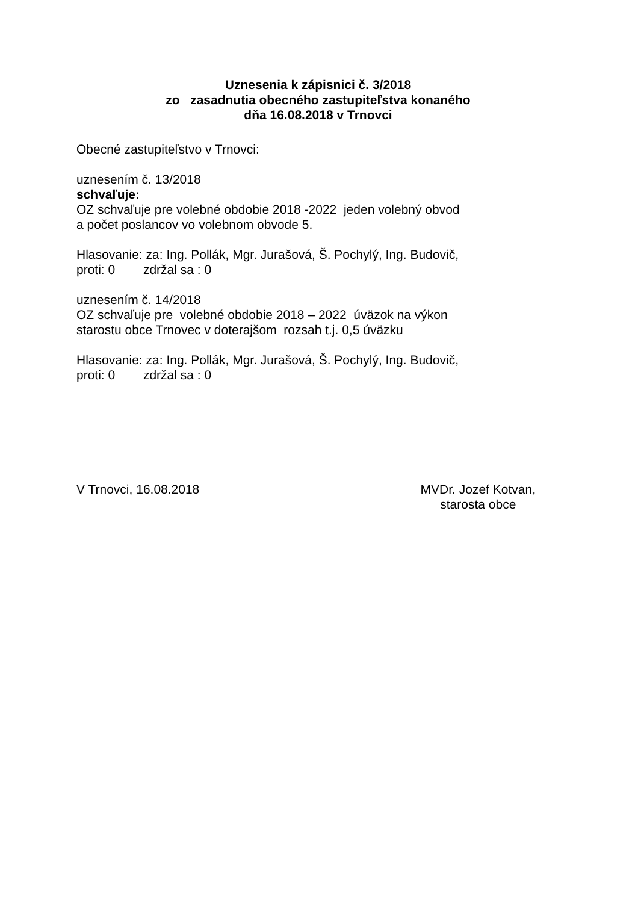Uznesenia k zápisnici č. 3/2018
zo zasadnutia obecného zastupiteľstva konaného
dňa 16.08.2018 v Trnovci
Obecné zastupiteľstvo v Trnovci:
uznesením č. 13/2018
schvaľuje:
OZ schvaľuje pre volebné obdobie 2018 -2022 jeden volebný obvod
a počet poslancov vo volebnom obvode 5.
Hlasovanie: za: Ing. Pollák, Mgr. Jurašová, Š. Pochylý, Ing. Budovič,
proti: 0 zdržal sa : 0
uznesením č. 14/2018
OZ schvaľuje pre volebné obdobie 2018 – 2022 úväzok na výkon
starostu obce Trnovec v doterajšom rozsah t.j. 0,5 úväzku
Hlasovanie: za: Ing. Pollák, Mgr. Jurašová, Š. Pochylý, Ing. Budovič,
proti: 0 zdržal sa : 0
V Trnovci, 16.08.2018 MVDr. Jozef Kotvan,
starosta obce